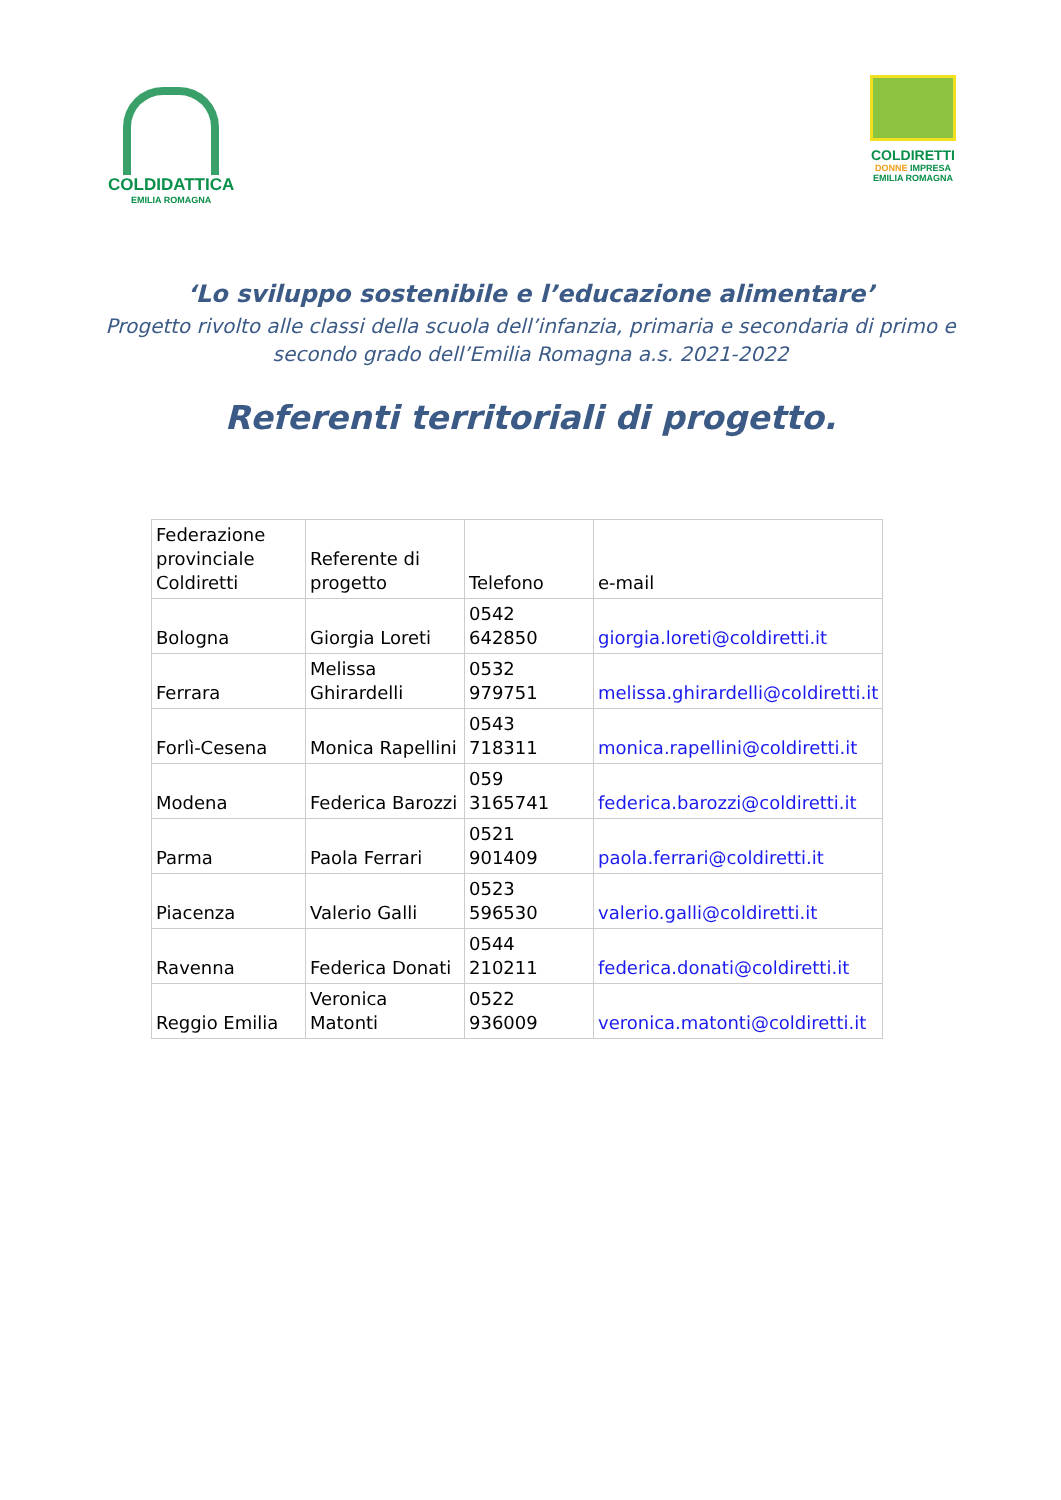COLDIDATTICA
EMILIA ROMAGNA
COLDIRETTI
DONNE IMPRESA
EMILIA ROMAGNA
‘Lo sviluppo sostenibile e l’educazione alimentare’
Progetto rivolto alle classi della scuola dell’infanzia, primaria e secondaria di primo e
secondo grado dell’Emilia Romagna a.s. 2021-2022
Referenti territoriali di progetto.
| Federazione provinciale Coldiretti | Referente di progetto | Telefono | e-mail |
| --- | --- | --- | --- |
| Bologna | Giorgia Loreti | 0542 642850 | giorgia.loreti@coldiretti.it |
| Ferrara | Melissa Ghirardelli | 0532 979751 | melissa.ghirardelli@coldiretti.it |
| Forlì-Cesena | Monica Rapellini | 0543 718311 | monica.rapellini@coldiretti.it |
| Modena | Federica Barozzi | 059 3165741 | federica.barozzi@coldiretti.it |
| Parma | Paola Ferrari | 0521 901409 | paola.ferrari@coldiretti.it |
| Piacenza | Valerio Galli | 0523 596530 | valerio.galli@coldiretti.it |
| Ravenna | Federica Donati | 0544 210211 | federica.donati@coldiretti.it |
| Reggio Emilia | Veronica Matonti | 0522 936009 | veronica.matonti@coldiretti.it |